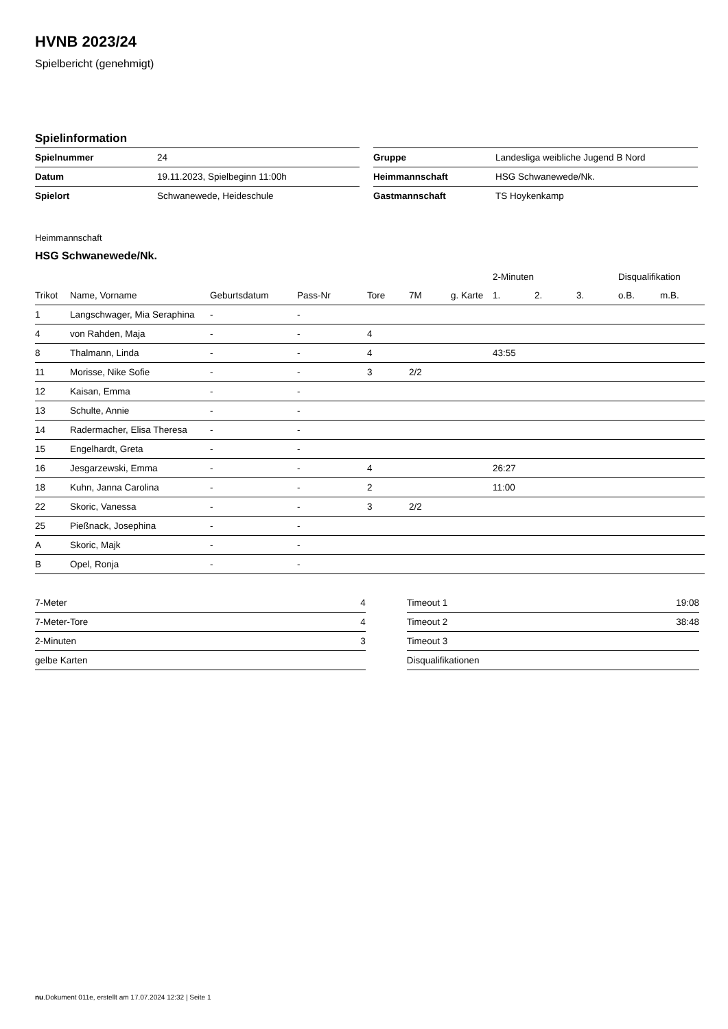HVNB 2023/24
Spielbericht (genehmigt)
Spielinformation
| Spielnummer | 24 |
| Datum | 19.11.2023, Spielbeginn 11:00h |
| Spielort | Schwanewede, Heideschule |
| Gruppe | Landesliga weibliche Jugend B Nord |
| Heimmannschaft | HSG Schwanewede/Nk. |
| Gastmannschaft | TS Hoykenkamp |
Heimmannschaft
HSG Schwanewede/Nk.
| | | | | | | | 2-Minuten | | | Disqualifikation | |
| --- | --- | --- | --- | --- | --- | --- | --- | --- | --- | --- | --- |
| Trikot | Name, Vorname | Geburtsdatum | Pass-Nr | Tore | 7M | g. Karte | 1. | 2. | 3. | o.B. | m.B. |
| 1 | Langschwager, Mia Seraphina | - | - | | | | | | | | |
| 4 | von Rahden, Maja | - | - | 4 | | | | | | | |
| 8 | Thalmann, Linda | - | - | 4 | | | 43:55 | | | | |
| 11 | Morisse, Nike Sofie | - | - | 3 | 2/2 | | | | | | |
| 12 | Kaisan, Emma | - | - | | | | | | | | |
| 13 | Schulte, Annie | - | - | | | | | | | | |
| 14 | Radermacher, Elisa Theresa | - | - | | | | | | | | |
| 15 | Engelhardt, Greta | - | - | | | | | | | | |
| 16 | Jesgarzewski, Emma | - | - | 4 | | | 26:27 | | | | |
| 18 | Kuhn, Janna Carolina | - | - | 2 | | | 11:00 | | | | |
| 22 | Skoric, Vanessa | - | - | 3 | 2/2 | | | | | | |
| 25 | Pießnack, Josephina | - | - | | | | | | | | |
| A | Skoric, Majk | - | - | | | | | | | | |
| B | Opel, Ronja | - | - | | | | | | | | |
| 7-Meter | 4 |
| 7-Meter-Tore | 4 |
| 2-Minuten | 3 |
| gelbe Karten | |
| Timeout 1 | 19:08 |
| Timeout 2 | 38:48 |
| Timeout 3 | |
| Disqualifikationen | |
nu.Dokument 011e, erstellt am 17.07.2024 12:32 | Seite 1